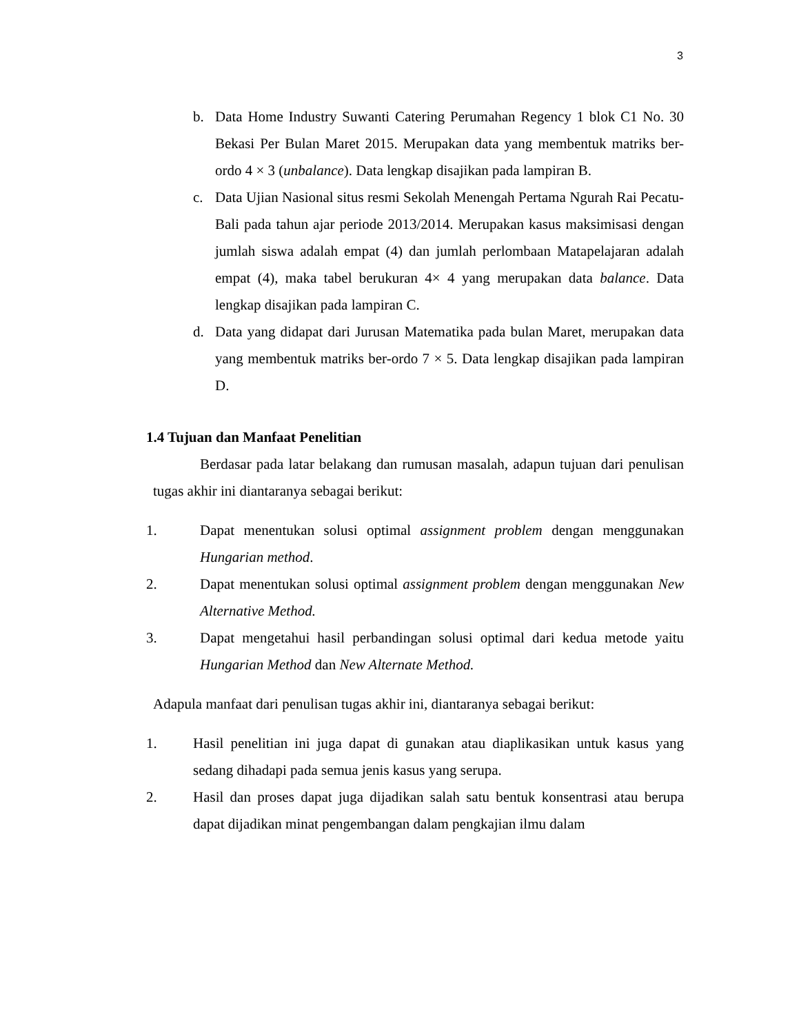3
b. Data Home Industry Suwanti Catering Perumahan Regency 1 blok C1 No. 30 Bekasi Per Bulan Maret 2015. Merupakan data yang membentuk matriks ber-ordo 4 × 3 (unbalance). Data lengkap disajikan pada lampiran B.
c. Data Ujian Nasional situs resmi Sekolah Menengah Pertama Ngurah Rai Pecatu-Bali pada tahun ajar periode 2013/2014. Merupakan kasus maksimisasi dengan jumlah siswa adalah empat (4) dan jumlah perlombaan Matapelajaran adalah empat (4), maka tabel berukuran 4× 4 yang merupakan data balance. Data lengkap disajikan pada lampiran C.
d. Data yang didapat dari Jurusan Matematika pada bulan Maret, merupakan data yang membentuk matriks ber-ordo 7 × 5. Data lengkap disajikan pada lampiran D.
1.4 Tujuan dan Manfaat Penelitian
Berdasar pada latar belakang dan rumusan masalah, adapun tujuan dari penulisan tugas akhir ini diantaranya sebagai berikut:
1. Dapat menentukan solusi optimal assignment problem dengan menggunakan Hungarian method.
2. Dapat menentukan solusi optimal assignment problem dengan menggunakan New Alternative Method.
3. Dapat mengetahui hasil perbandingan solusi optimal dari kedua metode yaitu Hungarian Method dan New Alternate Method.
Adapula manfaat dari penulisan tugas akhir ini, diantaranya sebagai berikut:
1. Hasil penelitian ini juga dapat di gunakan atau diaplikasikan untuk kasus yang sedang dihadapi pada semua jenis kasus yang serupa.
2. Hasil dan proses dapat juga dijadikan salah satu bentuk konsentrasi atau berupa dapat dijadikan minat pengembangan dalam pengkajian ilmu dalam